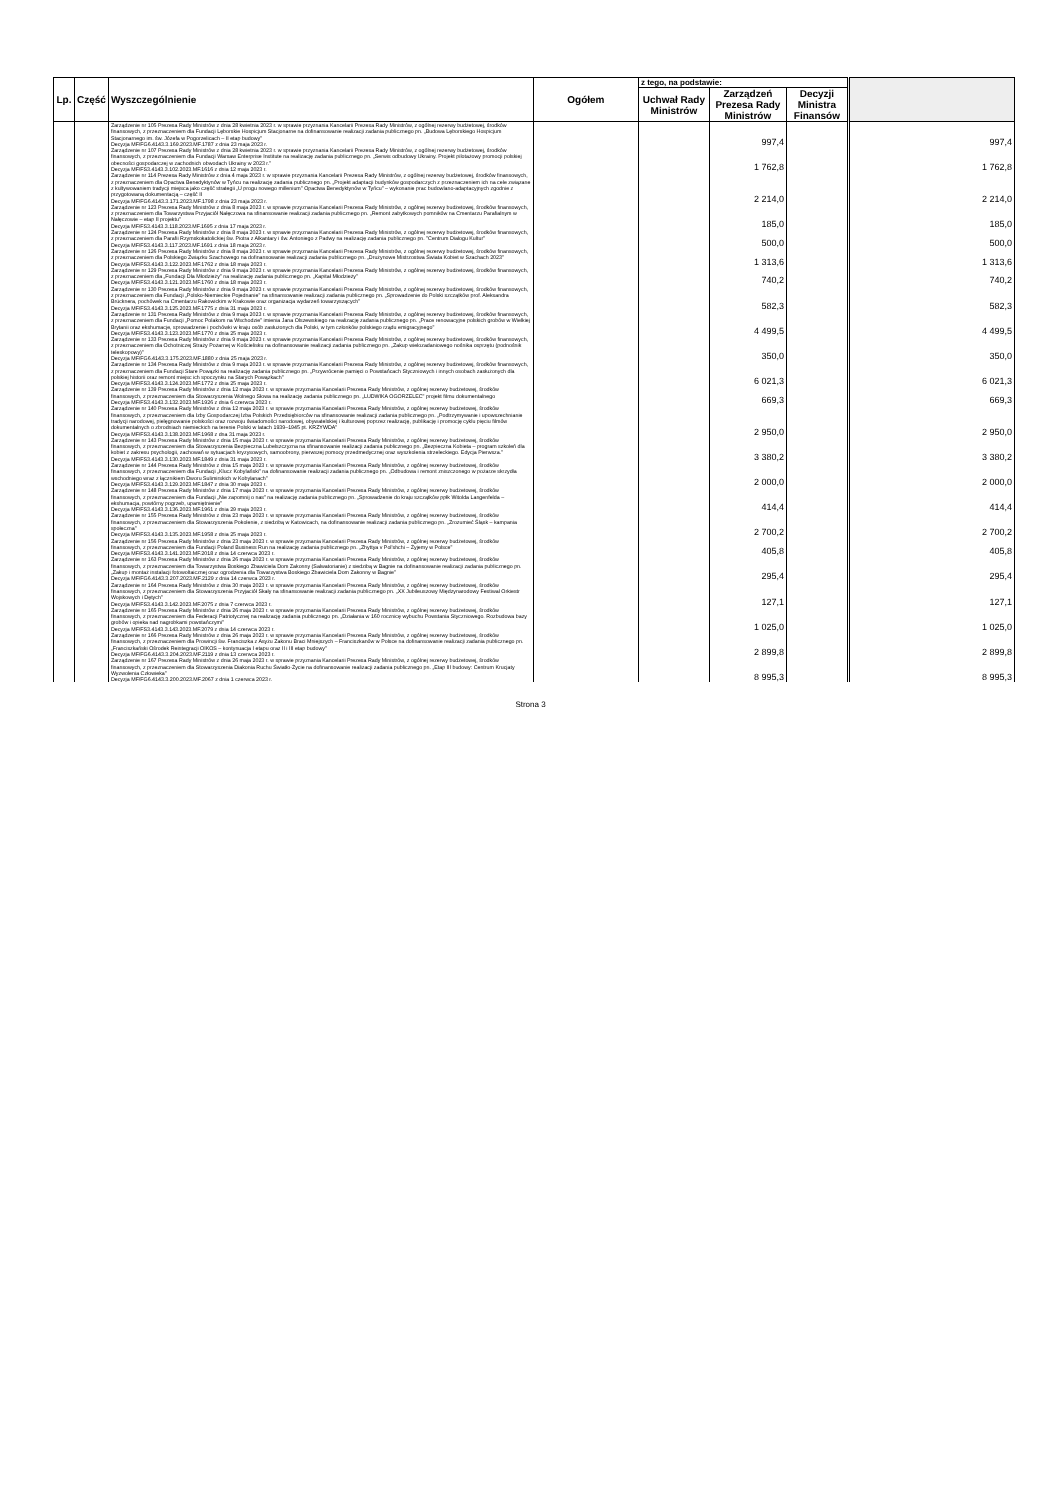| Lp. | Część | Wyszczególnienie | Ogółem | z tego, na podstawie: | | | |
| --- | --- | --- | --- | --- | --- | --- | --- |
| | | | | Uchwał Rady Ministrów | Zarządzeń Prezesa Rady Ministrów | Decyzji Ministra Finansów | |
| | | Zarządzenie nr 105 Prezesa Rady Ministrów z dnia 28 kwietnia 2023 r. w sprawie przyznania Kancelarii Prezesa Rady Ministrów, z ogólnej rezerwy budżetowej, środków finansowych, z przeznaczeniem dla Fundacji Lęborskie Hospicjum Stacjonarne na dofinansowanie realizacji zadania publicznego pn. „Budowa Lęborskiego Hospicjum Stacjonarnego im. św. Józefa w Pogorzelicach – II etap budowy" Decyzja MF/FG6.4143.3.169.2023.MF.1787 z dnia 23 maja 2023 r. | | | 997,4 | | 997,4 |
| | | Zarządzenie nr 107 Prezesa Rady Ministrów z dnia 28 kwietnia 2023 r. w sprawie przyznania Kancelarii Prezesa Rady Ministrów, z ogólnej rezerwy budżetowej, środków finansowych, z przeznaczeniem dla Fundacji Warsaw Enterprise Institute na realizację zadania publicznego pn. „Serwis odbudowy Ukrainy. Projekt pilotażowy promocji polskiej obecności gospodarczej w zachodnich obwodach Ukrainy w 2023 r." Decyzja MF/FS3.4143.3.102.2023.MF.1616 z dnia 12 maja 2023 r. | | | 1 762,8 | | 1 762,8 |
| | | Zarządzenie nr 114 Prezesa Rady Ministrów z dnia 4 maja 2023 r. w sprawie przyznania Kancelarii Prezesa Rady Ministrów, z ogólnej rezerwy budżetowej, środków finansowych, z przeznaczeniem dla Opactwa Benedyktynów w Tyńcu na realizację zadania publicznego pn. „Projekt adaptacji budynków gospodarczych z przeznaczeniem ich na cele związane z kultywowaniem tradycji miejsca jako część strategii „U progu nowego millenium" Opactwa Benedyktynów w Tyńcu" – wykonanie prac budowlano-adaptacyjnych zgodnie z przygotowaną dokumentacją – część II Decyzja MF/FG6.4143.3.171.2023.MF.1798 z dnia 23 maja 2023 r. | | | 2 214,0 | | 2 214,0 |
| | | Zarządzenie nr 123 Prezesa Rady Ministrów z dnia 8 maja 2023 r. w sprawie przyznania Kancelarii Prezesa Rady Ministrów, z ogólnej rezerwy budżetowej, środków finansowych, z przeznaczeniem dla Towarzystwa Przyjaciół Nałęczowa na sfinansowanie realizacji zadania publicznego pn. „Remont zabytkowych pomników na Cmentarzu Parafialnym w Nałęczowie – etap II projektu" Decyzja MF/FS3.4143.3.118.2023.MF.1695 z dnia 17 maja 2023 r. | | | 185,0 | | 185,0 |
| | | Zarządzenie nr 124 Prezesa Rady Ministrów z dnia 8 maja 2023 r. w sprawie przyznania Kancelarii Prezesa Rady Ministrów, z ogólnej rezerwy budżetowej, środków finansowych, z przeznaczeniem dla Parafii Rzymskokatolickiej św. Piotra z Alkantary i św. Antoniego z Padwy na realizację zadania publicznego pn. "Centrum Dialogu Kultur" Decyzja MF/FS3.4143.3.117.2023.MF.1691 z dnia 18 maja 2023 r. | | | 500,0 | | 500,0 |
| | | Zarządzenie nr 126 Prezesa Rady Ministrów z dnia 8 maja 2023 r. w sprawie przyznania Kancelarii Prezesa Rady Ministrów, z ogólnej rezerwy budżetowej, środków finansowych, z przeznaczeniem dla Polskiego Związku Szachowego na dofinansowanie realizacji zadania publicznego pn. „Drużynowe Mistrzostwa Świata Kobiet w Szachach 2023" Decyzja MF/FS3.4143.3.122.2023.MF.1762 z dnia 18 maja 2023 r. | | | 1 313,6 | | 1 313,6 |
| | | Zarządzenie nr 129 Prezesa Rady Ministrów z dnia 9 maja 2023 r. w sprawie przyznania Kancelarii Prezesa Rady Ministrów, z ogólnej rezerwy budżetowej, środków finansowych, z przeznaczeniem dla „Fundacji Dla Młodzieży" na realizację zadania publicznego pn. „Kapitał Młodzieży" Decyzja MF/FS3.4143.3.121.2023.MF.1760 z dnia 18 maja 2023 r. | | | 740,2 | | 740,2 |
| | | Zarządzenie nr 130 Prezesa Rady Ministrów z dnia 9 maja 2023 r. w sprawie przyznania Kancelarii Prezesa Rady Ministrów, z ogólnej rezerwy budżetowej, środków finansowych, z przeznaczeniem dla Fundacji „Polsko-Niemieckie Pojednanie" na sfinansowanie realizacji zadania publicznego pn. „Sprowadzenie do Polski szczątków prof. Aleksandra Brücknera, pochówek na Cmentarzu Rakowickim w Krakowie oraz organizacja wydarzeń towarzyszących" Decyzja MF/FS3.4143.3.125.2023.MF.1775 z dnia 31 maja 2023 r. | | | 582,3 | | 582,3 |
| | | Zarządzenie nr 131 Prezesa Rady Ministrów z dnia 9 maja 2023 r. w sprawie przyznania Kancelarii Prezesa Rady Ministrów, z ogólnej rezerwy budżetowej, środków finansowych, z przeznaczeniem dla Fundacji „Pomoc Polakom na Wschodzie" imienia Jana Olszewskiego na realizację zadania publicznego pn. „Prace renowacyjne polskich grobów w Wielkiej Brytanii oraz ekshumacje, sprowadzenie i pochówki w kraju osób zasłużonych dla Polski, w tym członków polskiego rządu emigracyjnego" Decyzja MF/FS3.4143.3.123.2023.MF.1770 z dnia 25 maja 2023 r. | | | 4 499,5 | | 4 499,5 |
| | | Zarządzenie nr 133 Prezesa Rady Ministrów z dnia 9 maja 2023 r. w sprawie przyznania Kancelarii Prezesa Rady Ministrów, z ogólnej rezerwy budżetowej, środków finansowych, z przeznaczeniem dla Ochotniczej Straży Pożarnej w Kościelisku na dofinansowanie realizacji zadania publicznego pn. „Zakup wielozadaniowego nośnika osprzętu (podnośnik teleskopowy)" Decyzja MF/FG6.4143.3.175.2023.MF.1880 z dnia 25 maja 2023 r. | | | 350,0 | | 350,0 |
| | | Zarządzenie nr 134 Prezesa Rady Ministrów z dnia 9 maja 2023 r. w sprawie przyznania Kancelarii Prezesa Rady Ministrów, z ogólnej rezerwy budżetowej, środków finansowych, z przeznaczeniem dla Fundacji Stare Powązki na realizację zadania publicznego pn. „Przywrócenie pamięci o Powstańcach Styczniowych i innych osobach zasłużonych dla polskiej historii oraz remont miejsc ich spoczynku na Starych Powązkach" Decyzja MF/FS3.4143.3.124.2023.MF.1772 z dnia 25 maja 2023 r. | | | 6 021,3 | | 6 021,3 |
| | | Zarządzenie nr 139 Prezesa Rady Ministrów z dnia 12 maja 2023 r. w sprawie przyznania Kancelarii Prezesa Rady Ministrów, z ogólnej rezerwy budżetowej, środków finansowych, z przeznaczeniem dla Stowarzyszenia Wolnego Słowa na realizację zadania publicznego pn. „LUDWIKA OGORZELEC" projekt filmu dokumentalnego Decyzja MF/FS3.4143.3.132.2023.MF.1926 z dnia 6 czerwca 2023 r. | | | 669,3 | | 669,3 |
| | | Zarządzenie nr 140 Prezesa Rady Ministrów z dnia 12 maja 2023 r. w sprawie przyznania Kancelarii Prezesa Rady Ministrów, z ogólnej rezerwy budżetowej, środków finansowych, z przeznaczeniem dla Izby Gospodarczej Izba Polskich Przedsiębiorców na sfinansowanie realizacji zadania publicznego pn. „Podtrzymywanie i upowszechnianie tradycji narodowej, pielęgnowanie polskości oraz rozwoju świadomości narodowej, obywatelskiej i kulturowej poprzez realizację, publikację i promocję cyklu pięciu filmów dokumentalnych o zbrodniach niemieckich na terenie Polski w latach 1939–1945 pt. KRZYWDA" Decyzja MF/FS3.4143.3.138.2023.MF.1968 z dna 31 maja 2023 r. | | | 2 950,0 | | 2 950,0 |
| | | Zarządzenie nr 143 Prezesa Rady Ministrów z dnia 15 maja 2023 r. w sprawie przyznania Kancelarii Prezesa Rady Ministrów, z ogólnej rezerwy budżetowej, środków finansowych, z przeznaczeniem dla Stowarzyszenia Bezpieczna Lubelszczyzna na sfinansowanie realizacji zadania publicznego pn. „Bezpieczna Kobieta – program szkoleń dla kobiet z zakresu psychologii, zachowań w sytuacjach kryzysowych, samoobrony, pierwszej pomocy przedmedycznej oraz wyszkolenia strzeleckiego. Edycja Pierwsza." Decyzja MF/FS3.4143.3.130.2023.MF.1849 z dnia 31 maja 2023 r. | | | 3 380,2 | | 3 380,2 |
| | | Zarządzenie nr 144 Prezesa Rady Ministrów z dnia 15 maja 2023 r. w sprawie przyznania Kancelarii Prezesa Rady Ministrów, z ogólnej rezerwy budżetowej, środków finansowych, z przeznaczeniem dla Fundacji „Klucz Kobylański" na dofinansowanie realizacji zadania publicznego pn. „Odbudowa i remont zniszczonego w pożarze skrzydła wschodniego wraz z łącznikiem Dworu Sulimirskich w Kobylanach" Decyzja MF/FS3.4143.3.129.2023.MF.1847 z dnia 30 maja 2023 r. | | | 2 000,0 | | 2 000,0 |
| | | Zarządzenie nr 148 Prezesa Rady Ministrów z dnia 17 maja 2023 r. w sprawie przyznania Kancelarii Prezesa Rady Ministrów, z ogólnej rezerwy budżetowej, środków finansowych, z przeznaczeniem dla Fundacji „Nie zapomnij o nas" na realizację zadania publicznego pn. „Sprowadzenie do kraju szczątków ppłk Witolda Langenfelda – ekshumacja, powtórny pogrzeb, upamiętnienie" Decyzja MF/FS3.4143.3.136.2023.MF.1961 z dnia 29 maja 2023 r. | | | 414,4 | | 414,4 |
| | | Zarządzenie nr 155 Prezesa Rady Ministrów z dnia 23 maja 2023 r. w sprawie przyznania Kancelarii Prezesa Rady Ministrów, z ogólnej rezerwy budżetowej, środków finansowych, z przeznaczeniem dla Stowarzyszenia Pokolenie, z siedzibą w Katowicach, na dofinansowanie realizacji zadania publicznego pn. „Zrozumieć Śląsk – kampania społeczna" Decyzja MF/FS3.4143.3.135.2023.MF.1958 z dnia 25 maja 2023 r. | | | 2 700,2 | | 2 700,2 |
| | | Zarządzenie nr 156 Prezesa Rady Ministrów z dnia 23 maja 2023 r. w sprawie przyznania Kancelarii Prezesa Rady Ministrów, z ogólnej rezerwy budżetowej, środków finansowych, z przeznaczeniem dla Fundacji Poland Business Run na realizację zadania publicznego pn. „Zhyttya v Pol'shchi – Żyjemy w Polsce" Decyzja MF/FS3.4143.3.141.2023.MF.2018 z dnia 14 czerwca 2023 r. | | | 405,8 | | 405,8 |
| | | Zarządzenie nr 163 Prezesa Rady Ministrów z dnia 26 maja 2023 r. w sprawie przyznania Kancelarii Prezesa Rady Ministrów, z ogólnej rezerwy budżetowej, środków finansowych, z przeznaczeniem dla Towarzystwa Boskiego Zbawiciela Dom Zakonny (Salwatorianie) z siedzibą w Bagnie na dofinansowanie realizacji zadania publicznego pn. „Zakup i montaż instalacji fotowoltaicznej oraz ogrodzenia dla Towarzystwa Boskiego Zbawiciela Dom Zakonny w Bagnie" Decyzja MF/FG6.4143.3.207.2023.MF.2129 z dnia 14 czerwca 2023 r. | | | 295,4 | | 295,4 |
| | | Zarządzenie nr 164 Prezesa Rady Ministrów z dnia 30 maja 2023 r. w sprawie przyznania Kancelarii Prezesa Rady Ministrów, z ogólnej rezerwy budżetowej, środków finansowych, z przeznaczeniem dla Stowarzyszenia Przyjaciół Skały na sfinansowanie realizacji zadania publicznego pn. „XX Jubileuszowy Międzynarodowy Festiwal Orkiestr Wojskowych i Dętych" Decyzja MF/FS3.4143.3.142.2023.MF.2075 z dnia 7 czerwca 2023 r. | | | 127,1 | | 127,1 |
| | | Zarządzenie nr 165 Prezesa Rady Ministrów z dnia 26 maja 2023 r. w sprawie przyznania Kancelarii Prezesa Rady Ministrów, z ogólnej rezerwy budżetowej, środków finansowych, z przeznaczeniem dla Federacji Patriotycznej na realizację zadania publicznego pn. „Działania w 160 rocznicę wybuchu Powstania Styczniowego. Rozbudowa bazy grobów i opieka nad nagrobkami powstańczymi" Decyzja MF/FS3.4143.3.143.2023.MF.2079 z dnia 14 czerwca 2023 r. | | | 1 025,0 | | 1 025,0 |
| | | Zarządzenie nr 166 Prezesa Rady Ministrów z dnia 26 maja 2023 r. w sprawie przyznania Kancelarii Prezesa Rady Ministrów, z ogólnej rezerwy budżetowej, środków finansowych, z przeznaczeniem dla Prowincji św. Franciszka z Asyżu Zakonu Braci Mniejszych – Franciszkanów w Polsce na dofinansowanie realizacji zadania publicznego pn. „Franciszkański Ośrodek Reintegracji OIKOS – kontynuacja I etapu oraz II i III etap budowy" Decyzja MF/FG6.4143.3.204.2023.MF.2119 z dnia 13 czerwca 2023 r. | | | 2 899,8 | | 2 899,8 |
| | | Zarządzenie nr 167 Prezesa Rady Ministrów z dnia 26 maja 2023 r. w sprawie przyznania Kancelarii Prezesa Rady Ministrów, z ogólnej rezerwy budżetowej, środków finansowych, z przeznaczeniem dla Stowarzyszenia Diakonia Ruchu Światło-Życie na dofinansowanie realizacji zadania publicznego pn. „Etap III budowy: Centrum Krucjaty Wyzwolenia Człowieka" Decyzja MF/FG6.4143.3.200.2023.MF.2067 z dnia 1 czerwca 2023 r. | | | 8 995,3 | | 8 995,3 |
Strona 3